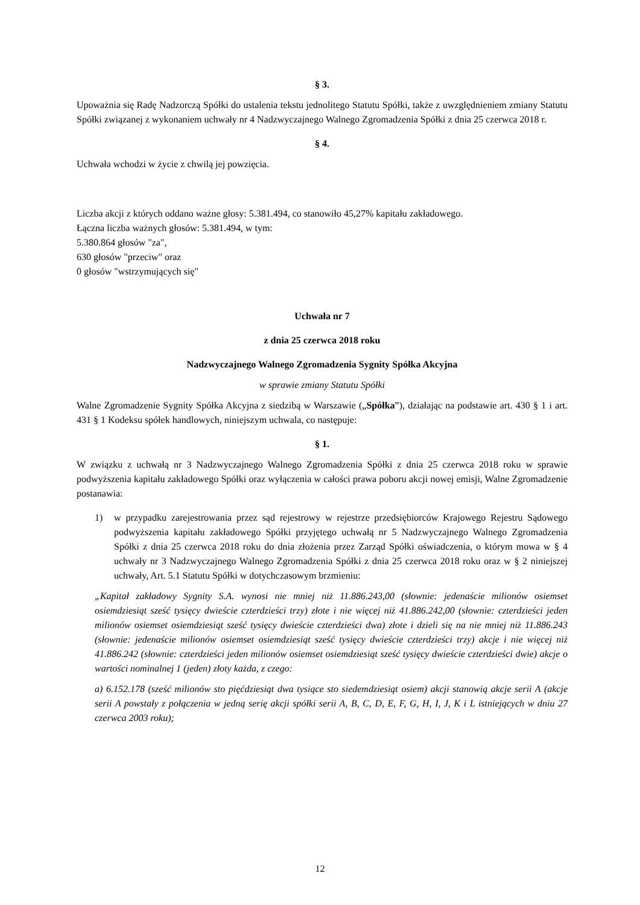§ 3.
Upoważnia się Radę Nadzorczą Spółki do ustalenia tekstu jednolitego Statutu Spółki, także z uwzględnieniem zmiany Statutu Spółki związanej z wykonaniem uchwały nr 4 Nadzwyczajnego Walnego Zgromadzenia Spółki z dnia 25 czerwca 2018 r.
§ 4.
Uchwała wchodzi w życie z chwilą jej powzięcia.
Liczba akcji z których oddano ważne głosy: 5.381.494, co stanowiło 45,27% kapitału zakładowego.
Łączna liczba ważnych głosów: 5.381.494, w tym:
5.380.864 głosów "za",
630 głosów "przeciw" oraz
0 głosów "wstrzymujących się"
Uchwała nr 7
z dnia 25 czerwca 2018 roku
Nadzwyczajnego Walnego Zgromadzenia Sygnity Spółka Akcyjna
w sprawie zmiany Statutu Spółki
Walne Zgromadzenie Sygnity Spółka Akcyjna z siedzibą w Warszawie („Spółka”), działając na podstawie art. 430 § 1 i art. 431 § 1 Kodeksu spółek handlowych, niniejszym uchwala, co następuje:
§ 1.
W związku z uchwałą nr 3 Nadzwyczajnego Walnego Zgromadzenia Spółki z dnia 25 czerwca 2018 roku w sprawie podwyższenia kapitału zakładowego Spółki oraz wyłączenia w całości prawa poboru akcji nowej emisji, Walne Zgromadzenie postanawia:
1) w przypadku zarejestrowania przez sąd rejestrowy w rejestrze przedsiębiorców Krajowego Rejestru Sądowego podwyższenia kapitału zakładowego Spółki przyjętego uchwałą nr 5 Nadzwyczajnego Walnego Zgromadzenia Spółki z dnia 25 czerwca 2018 roku do dnia złożenia przez Zarząd Spółki oświadczenia, o którym mowa w § 4 uchwały nr 3 Nadzwyczajnego Walnego Zgromadzenia Spółki z dnia 25 czerwca 2018 roku oraz w § 2 niniejszej uchwały, Art. 5.1 Statutu Spółki w dotychczasowym brzmieniu:
„Kapitał zakładowy Sygnity S.A. wynosi nie mniej niż 11.886.243,00 (słownie: jedenaście milionów osiemset osiemdziesiąt sześć tysięcy dwieście czterdzieści trzy) złote i nie więcej niż 41.886.242,00 (słownie: czterdzieści jeden milionów osiemset osiemdziesiąt sześć tysięcy dwieście czterdzieści dwa) złote i dzieli się na nie mniej niż 11.886.243 (słownie: jedenaście milionów osiemset osiemdziesiąt sześć tysięcy dwieście czterdzieści trzy) akcje i nie więcej niż 41.886.242 (słownie: czterdzieści jeden milionów osiemset osiemdziesiąt sześć tysięcy dwieście czterdzieści dwie) akcje o wartości nominalnej 1 (jeden) złoty każda, z czego:
a) 6.152.178 (sześć milionów sto pięćdziesiąt dwa tysiące sto siedemdziesiąt osiem) akcji stanowią akcje serii A (akcje serii A powstały z połączenia w jedną serię akcji spółki serii A, B, C, D, E, F, G, H, I, J, K i L istniejących w dniu 27 czerwca 2003 roku);
12